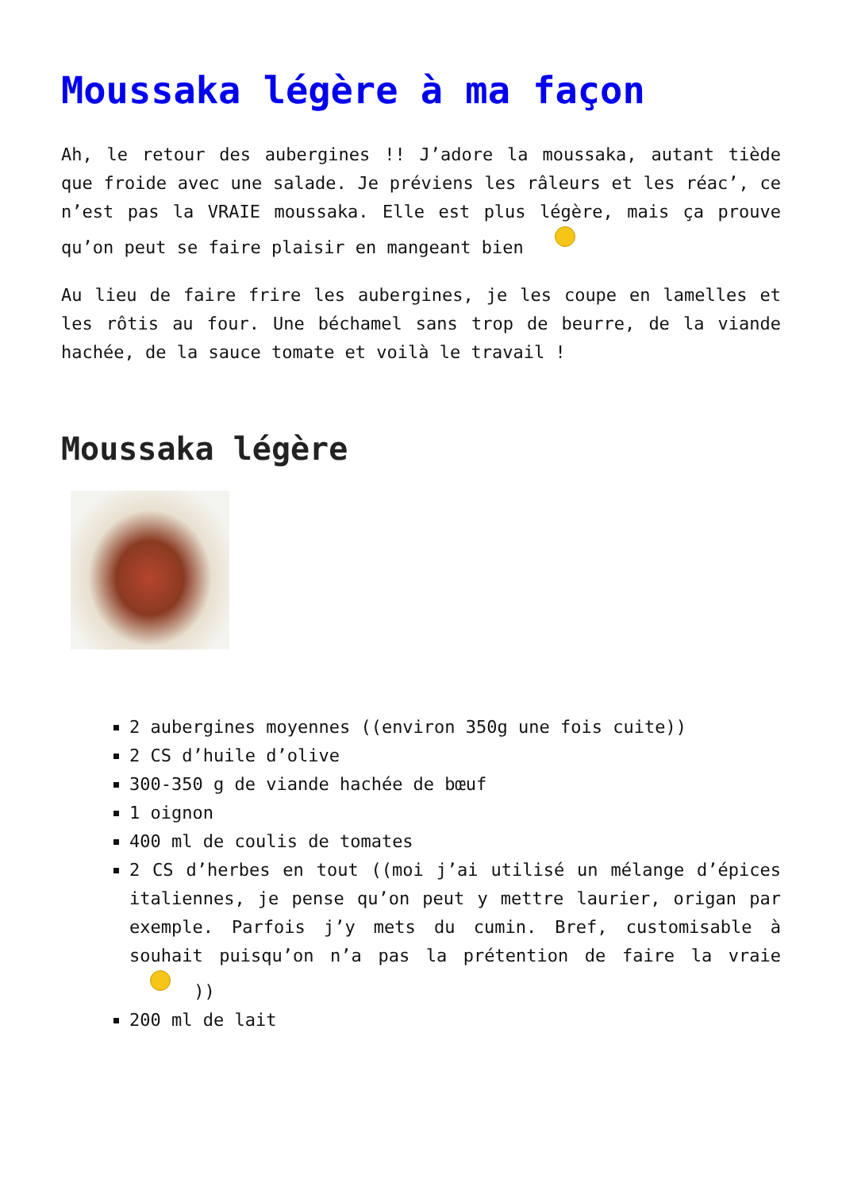Moussaka légère à ma façon
Ah, le retour des aubergines !! J’adore la moussaka, autant tiède que froide avec une salade. Je préviens les râleurs et les réac’, ce n’est pas la VRAIE moussaka. Elle est plus légère, mais ça prouve qu’on peut se faire plaisir en mangeant bien
Au lieu de faire frire les aubergines, je les coupe en lamelles et les rôtis au four. Une béchamel sans trop de beurre, de la viande hachée, de la sauce tomate et voilà le travail !
Moussaka légère
2 aubergines moyennes ((environ 350g une fois cuite))
2 CS d’huile d’olive
300-350 g de viande hachée de bœuf
1 oignon
400 ml de coulis de tomates
2 CS d’herbes en tout ((moi j’ai utilisé un mélange d’épices italiennes, je pense qu’on peut y mettre laurier, origan par exemple. Parfois j’y mets du cumin. Bref, customisable à souhait puisqu’on n’a pas la prétention de faire la vraie ))
200 ml de lait